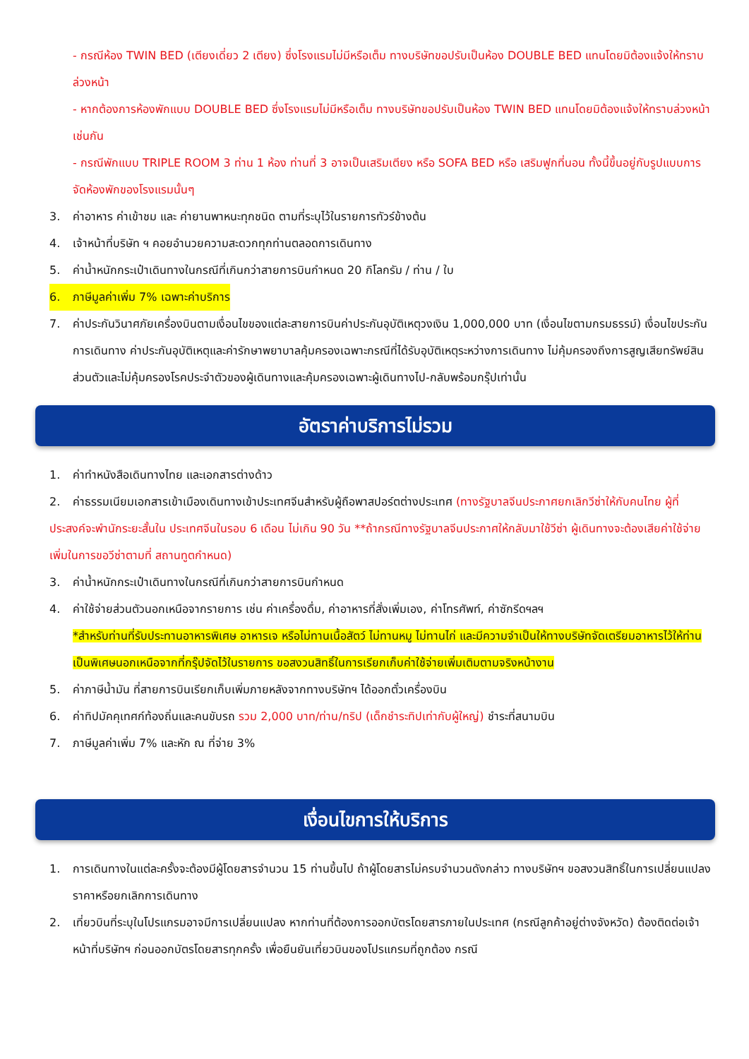- กรณีห้อง TWIN BED (เตียงเดี่ยว 2 เตียง) ซึ่งโรงแรมไม่มีหรือเต็ม ทางบริษัทขอปรับเป็นห้อง DOUBLE BED แทนโดยมิต้องแจ้งให้ทราบล่วงหน้า
- หากต้องการห้องพักแบบ DOUBLE BED ซึ่งโรงแรมไม่มีหรือเต็ม ทางบริษัทขอปรับเป็นห้อง TWIN BED แทนโดยมิต้องแจ้งให้ทราบล่วงหน้า เช่นกัน
- กรณีพักแบบ TRIPLE ROOM 3 ท่าน 1 ห้อง ท่านที่ 3 อาจเป็นเสริมเตียง หรือ SOFA BED หรือ เสริมฟูกที่นอน ทั้งนี้ขึ้นอยู่กับรูปแบบการจัดห้องพักของโรงแรมนั้นๆ
3. ค่าอาหาร ค่าเข้าชม และ ค่ายานพาหนะทุกชนิด ตามที่ระบุไว้ในรายการทัวร์ข้างต้น
4. เจ้าหน้าที่บริษัท ฯ คอยอำนวยความสะดวกทุกท่านตลอดการเดินทาง
5. ค่าน้ำหนักกระเป๋าเดินทางในกรณีที่เกินกว่าสายการบินกำหนด 20 กิโลกรัม / ท่าน / ใบ
6. ภาษีมูลค่าเพิ่ม 7% เฉพาะค่าบริการ
7. ค่าประกันวินาศภัยเครื่องบินตามเงื่อนไขของแต่ละสายการบินค่าประกันอุบัติเหตุวงเงิน 1,000,000 บาท (เงื่อนไขตามกรมธรรม์) เงื่อนไขประกันการเดินทาง ค่าประกันอุบัติเหตุและค่ารักษาพยาบาลคุ้มครองเฉพาะกรณีที่ได้รับอุบัติเหตุระหว่างการเดินทาง ไม่คุ้มครองถึงการสูญเสียทรัพย์สินส่วนตัวและไม่คุ้มครองโรคประจำตัวของผู้เดินทางและคุ้มครองเฉพาะผู้เดินทางไป-กลับพร้อมกรุ๊ปเท่านั้น
อัตราค่าบริการไม่รวม
1. ค่าทำหนังสือเดินทางไทย และเอกสารต่างด้าว
2. ค่าธรรมเนียมเอกสารเข้าเมืองเดินทางเข้าประเทศจีนสำหรับผู้ถือพาสปอร์ตต่างประเทศ (ทางรัฐบาลจีนประกาศยกเลิกวีซ่าให้กับคนไทย ผู้ที่ประสงค์จะพำนักระยะสั้นใน ประเทศจีนในรอบ 6 เดือน ไม่เกิน 90 วัน **ถ้ากรณีทางรัฐบาลจีนประกาศให้กลับมาใช้วีซ่า ผู้เดินทางจะต้องเสียค่าใช้จ่ายเพิ่มในการขอวีซ่าตามที่ สถานทูตกำหนด)
3. ค่าน้ำหนักกระเป๋าเดินทางในกรณีที่เกินกว่าสายการบินกำหนด
4. ค่าใช้จ่ายส่วนตัวนอกเหนือจากรายการ เช่น ค่าเครื่องดื่ม, ค่าอาหารที่สั่งเพิ่มเอง, ค่าโทรศัพท์, ค่าซักรีดฯลฯ
*สำหรับท่านที่รับประทานอาหารพิเศษ อาหารเจ หรือไม่ทานเนื้อสัตว์ ไม่ทานหมู ไม่ทานไก่ และมีความจำเป็นให้ทางบริษัทจัดเตรียมอาหารไว้ให้ท่านเป็นพิเศษนอกเหนือจากที่กรุ๊ปจัดไว้ในรายการ ขอสงวนสิทธิ์ในการเรียกเก็บค่าใช้จ่ายเพิ่มเติมตามจริงหน้างาน
5. ค่าภาษีน้ำมัน ที่สายการบินเรียกเก็บเพิ่มภายหลังจากทางบริษัทฯ ได้ออกตั๋วเครื่องบิน
6. ค่าทิปมัคคุเทศก์ท้องถิ่นและคนขับรถ รวม 2,000 บาท/ท่าน/ทริป (เด็กชำระทิปเท่ากับผู้ใหญ่) ชำระที่สนามบิน
7. ภาษีมูลค่าเพิ่ม 7% และหัก ณ ที่จ่าย 3%
เงื่อนไขการให้บริการ
1. การเดินทางในแต่ละครั้งจะต้องมีผู้โดยสารจำนวน 15 ท่านขึ้นไป ถ้าผู้โดยสารไม่ครบจำนวนดังกล่าว ทางบริษัทฯ ขอสงวนสิทธิ์ในการเปลี่ยนแปลงราคาหรือยกเลิกการเดินทาง
2. เที่ยวบินที่ระบุในโปรแกรมอาจมีการเปลี่ยนแปลง หากท่านที่ต้องการออกบัตรโดยสารภายในประเทศ (กรณีลูกค้าอยู่ต่างจังหวัด) ต้องติดต่อเจ้าหน้าที่บริษัทฯ ก่อนออกบัตรโดยสารทุกครั้ง เพื่อยืนยันเที่ยวบินของโปรแกรมที่ถูกต้อง กรณี